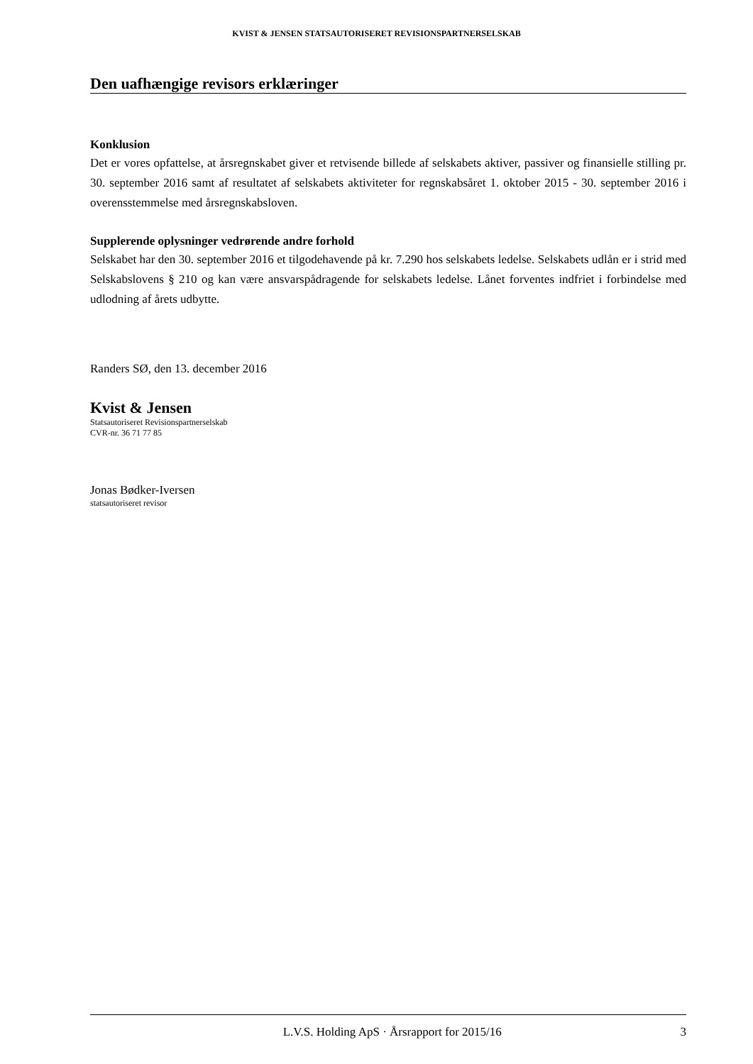KVIST & JENSEN STATSAUTORISERET REVISIONSPARTNERSELSKAB
Den uafhængige revisors erklæringer
Konklusion
Det er vores opfattelse, at årsregnskabet giver et retvisende billede af selskabets aktiver, passiver og finansielle stilling pr. 30. september 2016 samt af resultatet af selskabets aktiviteter for regnskabsåret 1. oktober 2015 - 30. september 2016 i overensstemmelse med årsregnskabsloven.
Supplerende oplysninger vedrørende andre forhold
Selskabet har den 30. september 2016 et tilgodehavende på kr. 7.290 hos selskabets ledelse. Selskabets udlån er i strid med Selskabslovens § 210 og kan være ansvarspådragende for selskabets ledelse. Lånet forventes indfriet i forbindelse med udlodning af årets udbytte.
Randers SØ, den 13. december 2016
Kvist & Jensen
Statsautoriseret Revisionspartnerselskab
CVR-nr. 36 71 77 85
Jonas Bødker-Iversen
statsautoriseret revisor
L.V.S. Holding ApS · Årsrapport for 2015/16 3